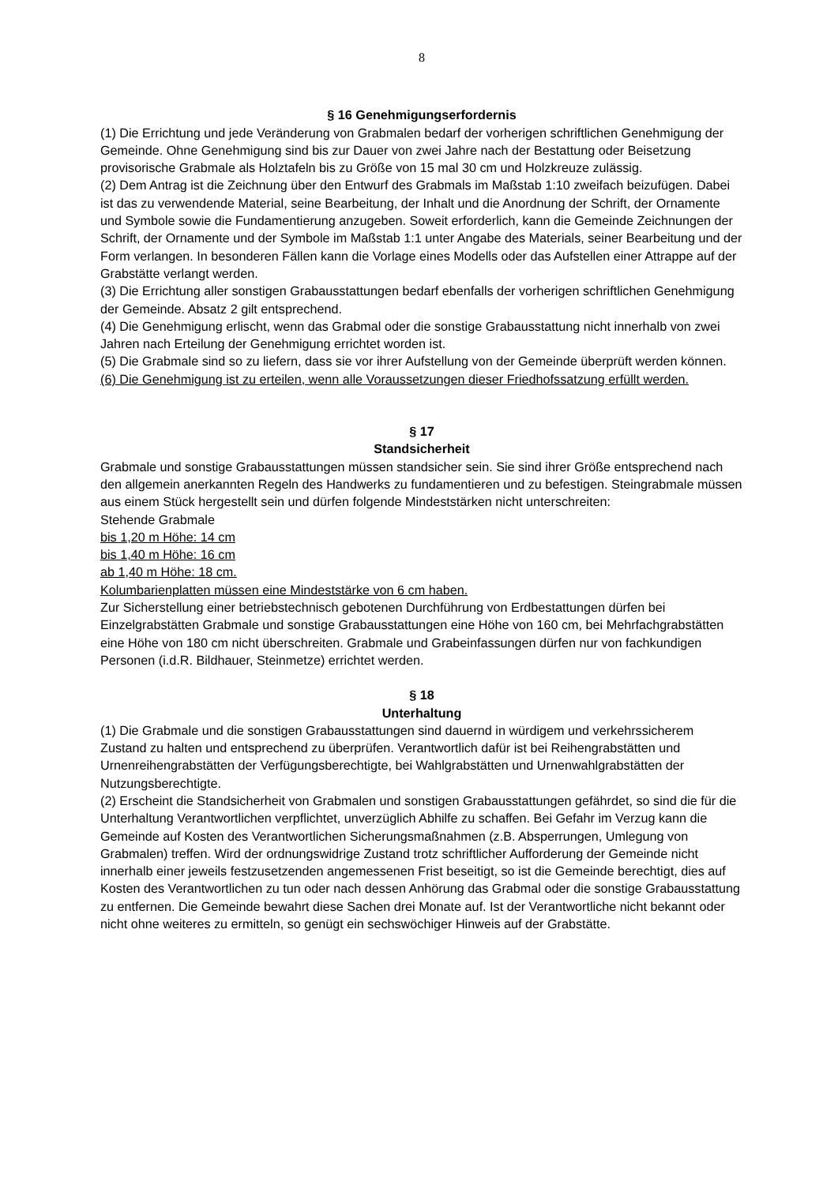8
§ 16 Genehmigungserfordernis
(1) Die Errichtung und jede Veränderung von Grabmalen bedarf der vorherigen schriftlichen Genehmigung der Gemeinde. Ohne Genehmigung sind bis zur Dauer von zwei Jahre nach der Bestattung oder Beisetzung provisorische Grabmale als Holztafeln bis zu Größe von 15 mal 30 cm und Holzkreuze zulässig.
(2) Dem Antrag ist die Zeichnung über den Entwurf des Grabmals im Maßstab 1:10 zweifach beizufügen. Dabei ist das zu verwendende Material, seine Bearbeitung, der Inhalt und die Anordnung der Schrift, der Ornamente und Symbole sowie die Fundamentierung anzugeben. Soweit erforderlich, kann die Gemeinde Zeichnungen der Schrift, der Ornamente und der Symbole im Maßstab 1:1 unter Angabe des Materials, seiner Bearbeitung und der Form verlangen. In besonderen Fällen kann die Vorlage eines Modells oder das Aufstellen einer Attrappe auf der Grabstätte verlangt werden.
(3) Die Errichtung aller sonstigen Grabausstattungen bedarf ebenfalls der vorherigen schriftlichen Genehmigung der Gemeinde. Absatz 2 gilt entsprechend.
(4) Die Genehmigung erlischt, wenn das Grabmal oder die sonstige Grabausstattung nicht innerhalb von zwei Jahren nach Erteilung der Genehmigung errichtet worden ist.
(5) Die Grabmale sind so zu liefern, dass sie vor ihrer Aufstellung von der Gemeinde überprüft werden können.
(6) Die Genehmigung ist zu erteilen, wenn alle Voraussetzungen dieser Friedhofssatzung erfüllt werden.
§ 17
Standsicherheit
Grabmale und sonstige Grabausstattungen müssen standsicher sein. Sie sind ihrer Größe entsprechend nach den allgemein anerkannten Regeln des Handwerks zu fundamentieren und zu befestigen. Steingrabmale müssen aus einem Stück hergestellt sein und dürfen folgende Mindeststärken nicht unterschreiten:
Stehende Grabmale
bis 1,20 m Höhe: 14 cm
bis 1,40 m Höhe: 16 cm
ab 1,40 m Höhe: 18 cm.
Kolumbarienplatten müssen eine Mindeststärke von 6 cm haben.
Zur Sicherstellung einer betriebstechnisch gebotenen Durchführung von Erdbestattungen dürfen bei Einzelgrabstätten Grabmale und sonstige Grabausstattungen eine Höhe von 160 cm, bei Mehrfachgrabstätten eine Höhe von 180 cm nicht überschreiten. Grabmale und Grabeinfassungen dürfen nur von fachkundigen Personen (i.d.R. Bildhauer, Steinmetze) errichtet werden.
§ 18
Unterhaltung
(1) Die Grabmale und die sonstigen Grabausstattungen sind dauernd in würdigem und verkehrssicherem Zustand zu halten und entsprechend zu überprüfen. Verantwortlich dafür ist bei Reihengrabstätten und Urnenreihengrabstätten der Verfügungsberechtigte, bei Wahlgrabstätten und Urnenwahlgrabstätten der Nutzungsberechtigte.
(2) Erscheint die Standsicherheit von Grabmalen und sonstigen Grabausstattungen gefährdet, so sind die für die Unterhaltung Verantwortlichen verpflichtet, unverzüglich Abhilfe zu schaffen. Bei Gefahr im Verzug kann die Gemeinde auf Kosten des Verantwortlichen Sicherungsmaßnahmen (z.B. Absperrungen, Umlegung von Grabmalen) treffen. Wird der ordnungswidrige Zustand trotz schriftlicher Aufforderung der Gemeinde nicht innerhalb einer jeweils festzusetzenden angemessenen Frist beseitigt, so ist die Gemeinde berechtigt, dies auf Kosten des Verantwortlichen zu tun oder nach dessen Anhörung das Grabmal oder die sonstige Grabausstattung zu entfernen. Die Gemeinde bewahrt diese Sachen drei Monate auf. Ist der Verantwortliche nicht bekannt oder nicht ohne weiteres zu ermitteln, so genügt ein sechswöchiger Hinweis auf der Grabstätte.